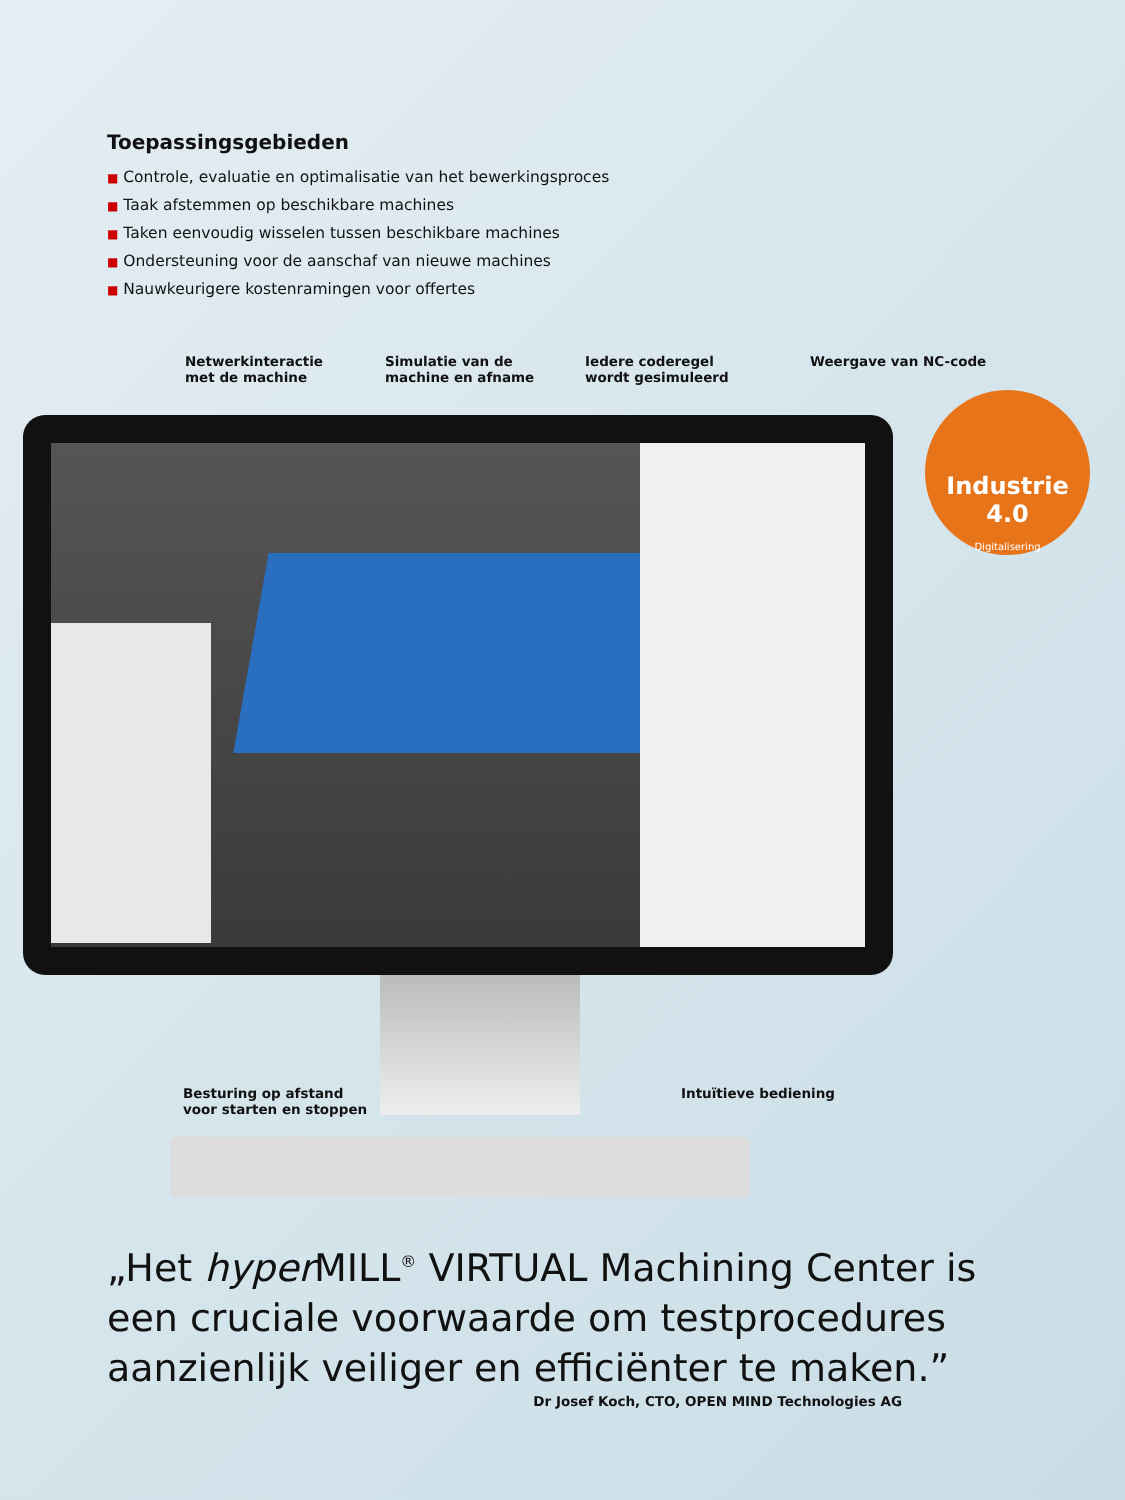Industrie
4.0
Digitalisering
Toepassingsgebieden
■ Controle, evaluatie en optimalisatie van het bewerkingsproces
■ Taak afstemmen op beschikbare machines
■ Taken eenvoudig wisselen tussen beschikbare machines
■ Ondersteuning voor de aanschaf van nieuwe machines
■ Nauwkeurigere kostenramingen voor offertes
Netwerkinteractie
met de machine
Simulatie van de
machine en afname
Iedere coderegel
wordt gesimuleerd
Weergave van NC-code
Besturing op afstand
voor starten en stoppen
Intuïtieve bediening
„Het hyper MILL<sup>®</sup> VIRTUAL Machining Center is een cruciale voorwaarde om testprocedures aanzienlijk veiliger en efficiënter te maken.”
Dr Josef Koch, CTO, OPEN MIND Technologies AG